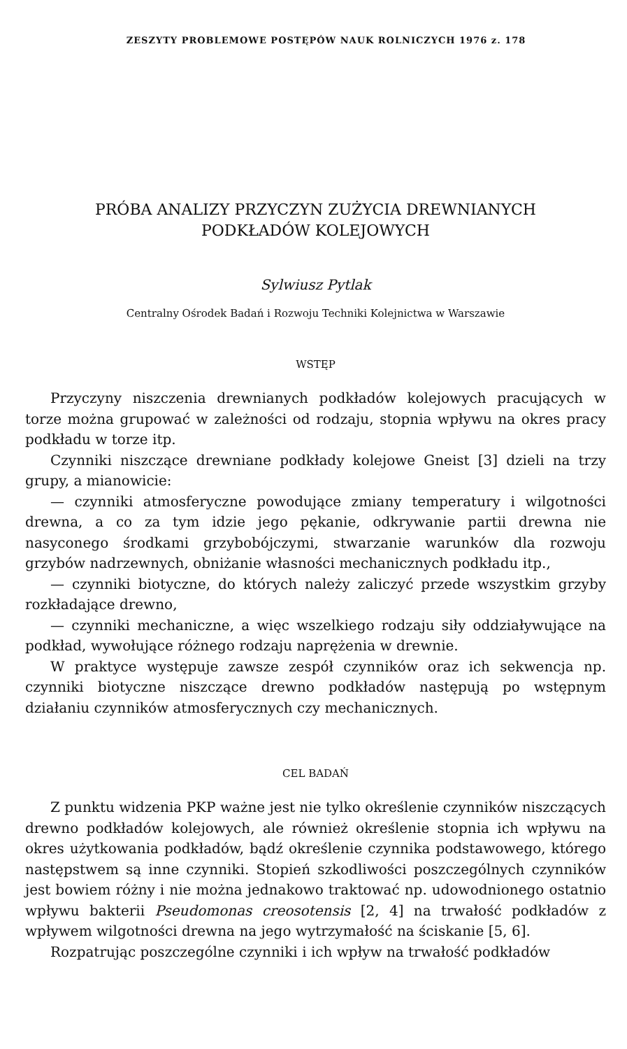ZESZYTY PROBLEMOWE POSTĘPÓW NAUK ROLNICZYCH 1976 z. 178
PRÓBA ANALIZY PRZYCZYN ZUŻYCIA DREWNIANYCH
PODKŁADÓW KOLEJOWYCH
Sylwiusz Pytlak
Centralny Ośrodek Badań i Rozwoju Techniki Kolejnictwa w Warszawie
WSTĘP
Przyczyny niszczenia drewnianych podkładów kolejowych pracujących w torze można grupować w zależności od rodzaju, stopnia wpływu na okres pracy podkładu w torze itp.
Czynniki niszczące drewniane podkłady kolejowe Gneist [3] dzieli na trzy grupy, a mianowicie:
— czynniki atmosferyczne powodujące zmiany temperatury i wilgotności drewna, a co za tym idzie jego pękanie, odkrywanie partii drewna nie nasyconego środkami grzybobójczymi, stwarzanie warunków dla rozwoju grzybów nadrzewnych, obniżanie własności mechanicznych podkładu itp.,
— czynniki biotyczne, do których należy zaliczyć przede wszystkim grzyby rozkładające drewno,
— czynniki mechaniczne, a więc wszelkiego rodzaju siły oddziaływujące na podkład, wywołujące różnego rodzaju naprężenia w drewnie.
W praktyce występuje zawsze zespół czynników oraz ich sekwencja np. czynniki biotyczne niszczące drewno podkładów następują po wstępnym działaniu czynników atmosferycznych czy mechanicznych.
CEL BADAŃ
Z punktu widzenia PKP ważne jest nie tylko określenie czynników niszczących drewno podkładów kolejowych, ale również określenie stopnia ich wpływu na okres użytkowania podkładów, bądź określenie czynnika podstawowego, którego następstwem są inne czynniki. Stopień szkodliwości poszczególnych czynników jest bowiem różny i nie można jednakowo traktować np. udowodnionego ostatnio wpływu bakterii Pseudomonas creosotensis [2, 4] na trwałość podkładów z wpływem wilgotności drewna na jego wytrzymałość na ściskanie [5, 6].
Rozpatrując poszczególne czynniki i ich wpływ na trwałość podkładów